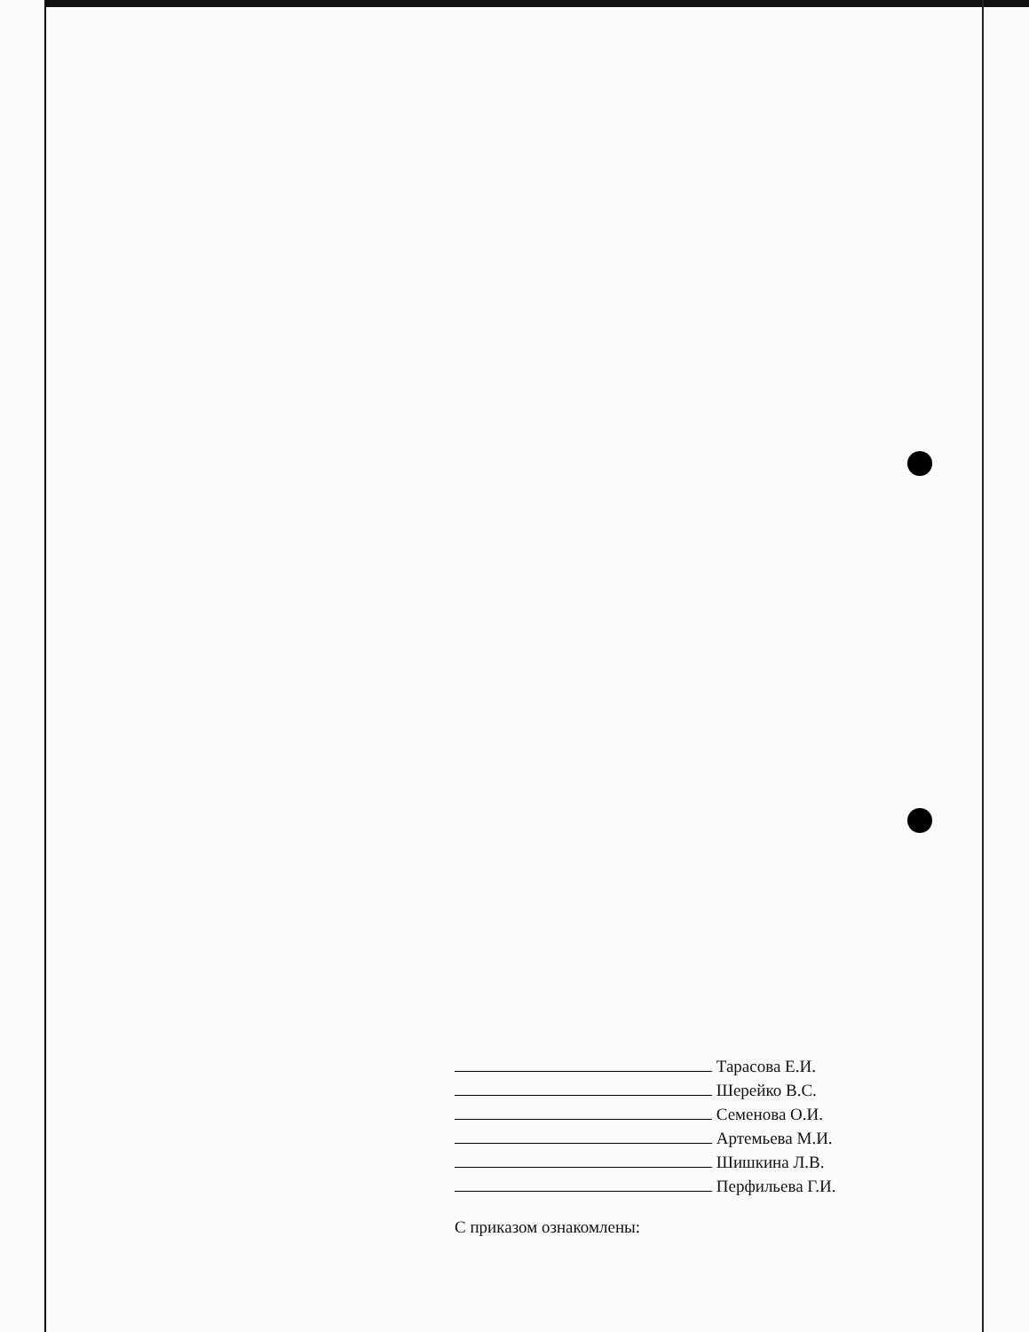Тарасова Е.И.
Шерейко В.С.
Семенова О.И.
Артемьева М.И.
Шишкина Л.В.
Перфильева Г.И.
С приказом ознакомлены: